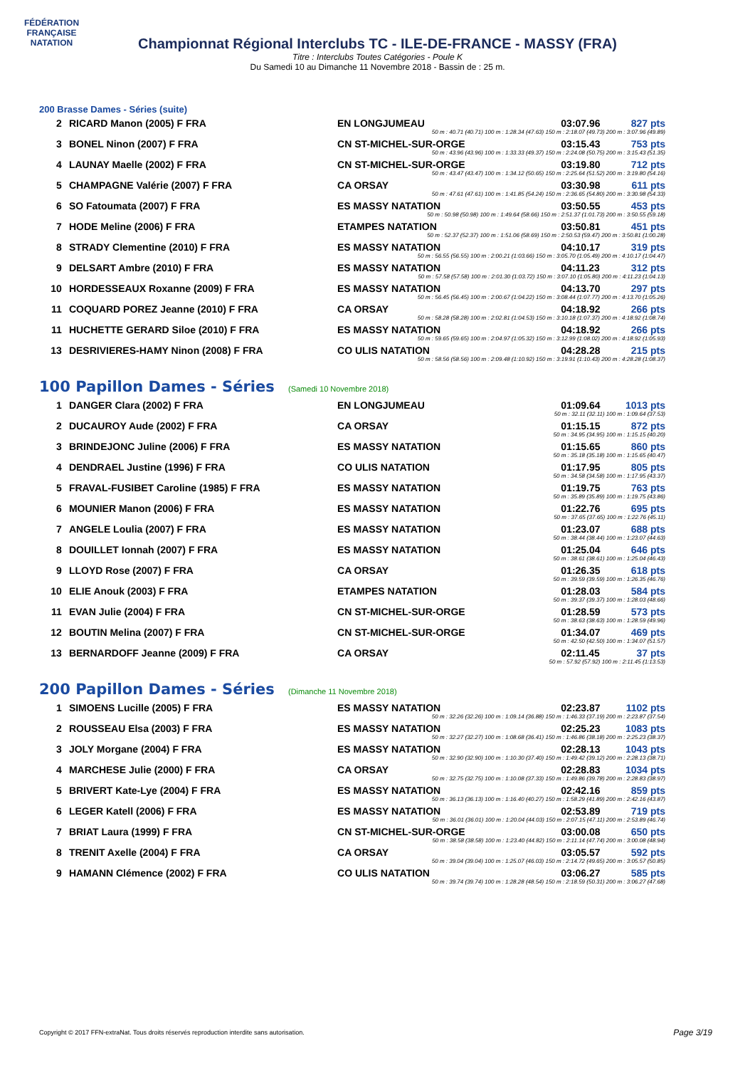FÉDÉRATION FRANÇAISE
NATATION
Championnat Régional Interclubs TC - ILE-DE-FRANCE - MASSY (FRA)
Titre : Interclubs Toutes Catégories - Poule K
Du Samedi 10 au Dimanche 11 Novembre 2018 - Bassin de : 25 m.
200 Brasse Dames - Séries (suite)
| 2 | RICARD Manon (2005) F FRA | EN LONGJUMEAU | 03:07.96 | 827 pts |
| 50 m : 40.71 (40.71) 100 m : 1:28.34 (47.63) 150 m : 2:18.07 (49.73) 200 m : 3:07.96 (49.89) | | | | |
| 3 | BONEL Ninon (2007) F FRA | CN ST-MICHEL-SUR-ORGE | 03:15.43 | 753 pts |
| 50 m : 43.96 (43.96) 100 m : 1:33.33 (49.37) 150 m : 2:24.08 (50.75) 200 m : 3:15.43 (51.35) | | | | |
| 4 | LAUNAY Maelle (2002) F FRA | CN ST-MICHEL-SUR-ORGE | 03:19.80 | 712 pts |
| 50 m : 43.47 (43.47) 100 m : 1:34.12 (50.65) 150 m : 2:25.64 (51.52) 200 m : 3:19.80 (54.16) | | | | |
| 5 | CHAMPAGNE Valérie (2007) F FRA | CA ORSAY | 03:30.98 | 611 pts |
| 50 m : 47.61 (47.61) 100 m : 1:41.85 (54.24) 150 m : 2:36.65 (54.80) 200 m : 3:30.98 (54.33) | | | | |
| 6 | SO Fatoumata (2007) F FRA | ES MASSY NATATION | 03:50.55 | 453 pts |
| 50 m : 50.98 (50.98) 100 m : 1:49.64 (58.66) 150 m : 2:51.37 (1:01.73) 200 m : 3:50.55 (59.18) | | | | |
| 7 | HODE Meline (2006) F FRA | ETAMPES NATATION | 03:50.81 | 451 pts |
| 50 m : 52.37 (52.37) 100 m : 1:51.06 (58.69) 150 m : 2:50.53 (59.47) 200 m : 3:50.81 (1:00.28) | | | | |
| 8 | STRADY Clementine (2010) F FRA | ES MASSY NATATION | 04:10.17 | 319 pts |
| 50 m : 56.55 (56.55) 100 m : 2:00.21 (1:03.66) 150 m : 3:05.70 (1:05.49) 200 m : 4:10.17 (1:04.47) | | | | |
| 9 | DELSART Ambre (2010) F FRA | ES MASSY NATATION | 04:11.23 | 312 pts |
| 50 m : 57.58 (57.58) 100 m : 2:01.30 (1:03.72) 150 m : 3:07.10 (1:05.80) 200 m : 4:11.23 (1:04.13) | | | | |
| 10 | HORDESSEAUX Roxanne (2009) F FRA | ES MASSY NATATION | 04:13.70 | 297 pts |
| 50 m : 56.45 (56.45) 100 m : 2:00.67 (1:04.22) 150 m : 3:08.44 (1:07.77) 200 m : 4:13.70 (1:05.26) | | | | |
| 11 | COQUARD POREZ Jeanne (2010) F FRA | CA ORSAY | 04:18.92 | 266 pts |
| 50 m : 58.28 (58.28) 100 m : 2:02.81 (1:04.53) 150 m : 3:10.18 (1:07.37) 200 m : 4:18.92 (1:08.74) | | | | |
| 11 | HUCHETTE GERARD Siloe (2010) F FRA | ES MASSY NATATION | 04:18.92 | 266 pts |
| 50 m : 59.65 (59.65) 100 m : 2:04.97 (1:05.32) 150 m : 3:12.99 (1:08.02) 200 m : 4:18.92 (1:05.93) | | | | |
| 13 | DESRIVIERES-HAMY Ninon (2008) F FRA | CO ULIS NATATION | 04:28.28 | 215 pts |
| 50 m : 58.56 (58.56) 100 m : 2:09.48 (1:10.92) 150 m : 3:19.91 (1:10.43) 200 m : 4:28.28 (1:08.37) | | | | |
100 Papillon Dames - Séries (Samedi 10 Novembre 2018)
| 1 | DANGER Clara (2002) F FRA | EN LONGJUMEAU | 01:09.64 | 1013 pts |
| 50 m : 32.11 (32.11) 100 m : 1:09.64 (37.53) | | | | |
| 2 | DUCAUROY Aude (2002) F FRA | CA ORSAY | 01:15.15 | 872 pts |
| 50 m : 34.95 (34.95) 100 m : 1:15.15 (40.20) | | | | |
| 3 | BRINDEJONC Juline (2006) F FRA | ES MASSY NATATION | 01:15.65 | 860 pts |
| 50 m : 35.18 (35.18) 100 m : 1:15.65 (40.47) | | | | |
| 4 | DENDRAEL Justine (1996) F FRA | CO ULIS NATATION | 01:17.95 | 805 pts |
| 50 m : 34.58 (34.58) 100 m : 1:17.95 (43.37) | | | | |
| 5 | FRAVAL-FUSIBET Caroline (1985) F FRA | ES MASSY NATATION | 01:19.75 | 763 pts |
| 50 m : 35.89 (35.89) 100 m : 1:19.75 (43.86) | | | | |
| 6 | MOUNIER Manon (2006) F FRA | ES MASSY NATATION | 01:22.76 | 695 pts |
| 50 m : 37.65 (37.65) 100 m : 1:22.76 (45.11) | | | | |
| 7 | ANGELE Loulia (2007) F FRA | ES MASSY NATATION | 01:23.07 | 688 pts |
| 50 m : 38.44 (38.44) 100 m : 1:23.07 (44.63) | | | | |
| 8 | DOUILLET Ionnah (2007) F FRA | ES MASSY NATATION | 01:25.04 | 646 pts |
| 50 m : 38.61 (38.61) 100 m : 1:25.04 (46.43) | | | | |
| 9 | LLOYD Rose (2007) F FRA | CA ORSAY | 01:26.35 | 618 pts |
| 50 m : 39.59 (39.59) 100 m : 1:26.35 (46.76) | | | | |
| 10 | ELIE Anouk (2003) F FRA | ETAMPES NATATION | 01:28.03 | 584 pts |
| 50 m : 39.37 (39.37) 100 m : 1:28.03 (48.66) | | | | |
| 11 | EVAN Julie (2004) F FRA | CN ST-MICHEL-SUR-ORGE | 01:28.59 | 573 pts |
| 50 m : 38.63 (38.63) 100 m : 1:28.59 (49.96) | | | | |
| 12 | BOUTIN Melina (2007) F FRA | CN ST-MICHEL-SUR-ORGE | 01:34.07 | 469 pts |
| 50 m : 42.50 (42.50) 100 m : 1:34.07 (51.57) | | | | |
| 13 | BERNARDOFF Jeanne (2009) F FRA | CA ORSAY | 02:11.45 | 37 pts |
| 50 m : 57.92 (57.92) 100 m : 2:11.45 (1:13.53) | | | | |
200 Papillon Dames - Séries (Dimanche 11 Novembre 2018)
| 1 | SIMOENS Lucille (2005) F FRA | ES MASSY NATATION | 02:23.87 | 1102 pts |
| 50 m : 32.26 (32.26) 100 m : 1:09.14 (36.88) 150 m : 1:46.33 (37.19) 200 m : 2:23.87 (37.54) | | | | |
| 2 | ROUSSEAU Elsa (2003) F FRA | ES MASSY NATATION | 02:25.23 | 1083 pts |
| 50 m : 32.27 (32.27) 100 m : 1:08.68 (36.41) 150 m : 1:46.86 (38.18) 200 m : 2:25.23 (38.37) | | | | |
| 3 | JOLY Morgane (2004) F FRA | ES MASSY NATATION | 02:28.13 | 1043 pts |
| 50 m : 32.90 (32.90) 100 m : 1:10.30 (37.40) 150 m : 1:49.42 (39.12) 200 m : 2:28.13 (38.71) | | | | |
| 4 | MARCHESE Julie (2000) F FRA | CA ORSAY | 02:28.83 | 1034 pts |
| 50 m : 32.75 (32.75) 100 m : 1:10.08 (37.33) 150 m : 1:49.86 (39.78) 200 m : 2:28.83 (38.97) | | | | |
| 5 | BRIVERT Kate-Lye (2004) F FRA | ES MASSY NATATION | 02:42.16 | 859 pts |
| 50 m : 36.13 (36.13) 100 m : 1:16.40 (40.27) 150 m : 1:58.29 (41.89) 200 m : 2:42.16 (43.87) | | | | |
| 6 | LEGER Katell (2006) F FRA | ES MASSY NATATION | 02:53.89 | 719 pts |
| 50 m : 36.01 (36.01) 100 m : 1:20.04 (44.03) 150 m : 2:07.15 (47.11) 200 m : 2:53.89 (46.74) | | | | |
| 7 | BRIAT Laura (1999) F FRA | CN ST-MICHEL-SUR-ORGE | 03:00.08 | 650 pts |
| 50 m : 38.58 (38.58) 100 m : 1:23.40 (44.82) 150 m : 2:11.14 (47.74) 200 m : 3:00.08 (48.94) | | | | |
| 8 | TRENIT Axelle (2004) F FRA | CA ORSAY | 03:05.57 | 592 pts |
| 50 m : 39.04 (39.04) 100 m : 1:25.07 (46.03) 150 m : 2:14.72 (49.65) 200 m : 3:05.57 (50.85) | | | | |
| 9 | HAMANN Clémence (2002) F FRA | CO ULIS NATATION | 03:06.27 | 585 pts |
| 50 m : 39.74 (39.74) 100 m : 1:28.28 (48.54) 150 m : 2:18.59 (50.31) 200 m : 3:06.27 (47.68) | | | | |
Copyright © 2017 FFN-extraNat. Tous droits réservés reproduction interdite sans autorisation.
Page 3/19